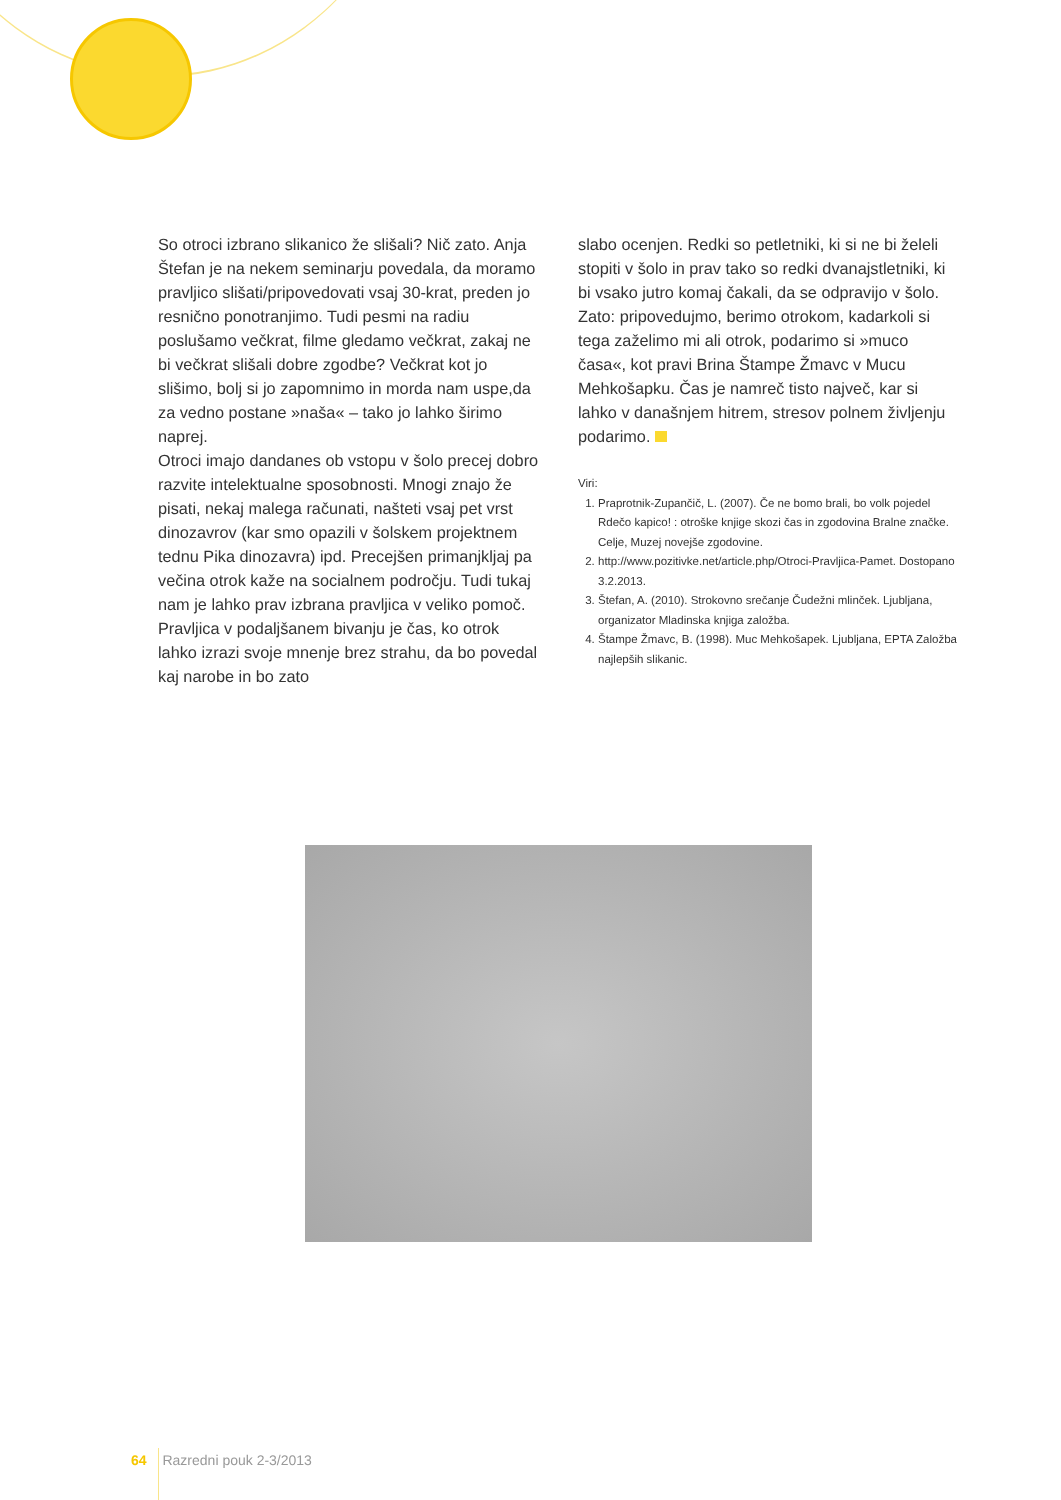So otroci izbrano slikanico že slišali? Nič zato. Anja Štefan je na nekem seminarju povedala, da moramo pravljico slišati/pripovedovati vsaj 30-krat, preden jo resnično ponotranjimo. Tudi pesmi na radiu poslušamo večkrat, filme gledamo večkrat, zakaj ne bi večkrat slišali dobre zgodbe? Večkrat kot jo slišimo, bolj si jo zapomnimo in morda nam uspe,da za vedno postane »naša« – tako jo lahko širimo naprej.
Otroci imajo dandanes ob vstopu v šolo precej dobro razvite intelektualne sposobnosti. Mnogi znajo že pisati, nekaj malega računati, našteti vsaj pet vrst dinozavrov (kar smo opazili v šolskem projektnem tednu Pika dinozavra) ipd. Precejšen primanjkljaj pa večina otrok kaže na socialnem področju. Tudi tukaj nam je lahko prav izbrana pravljica v veliko pomoč. Pravljica v podaljšanem bivanju je čas, ko otrok lahko izrazi svoje mnenje brez strahu, da bo povedal kaj narobe in bo zato
slabo ocenjen. Redki so petletniki, ki si ne bi želeli stopiti v šolo in prav tako so redki dvanajstletniki, ki bi vsako jutro komaj čakali, da se odpravijo v šolo.
Zato: pripovedujmo, berimo otrokom, kadarkoli si tega zaželimo mi ali otrok, podarimo si »muco časa«, kot pravi Brina Štampe Žmavc v Mucu Mehkošapku. Čas je namreč tisto največ, kar si lahko v današnjem hitrem, stresov polnem življenju podarimo.
Viri:
1. Praprotnik-Zupančič, L. (2007). Če ne bomo brali, bo volk pojedel Rdečo kapico! : otroške knjige skozi čas in zgodovina Bralne značke. Celje, Muzej novejše zgodovine.
2. http://www.pozitivke.net/article.php/Otroci-Pravljica-Pamet. Dostopano 3.2.2013.
3. Štefan, A. (2010). Strokovno srečanje Čudežni mlinček. Ljubljana, organizator Mladinska knjiga založba.
4. Štampe Žmavc, B. (1998). Muc Mehkošapek. Ljubljana, EPTA Založba najlepših slikanic.
64 Razredni pouk 2-3/2013